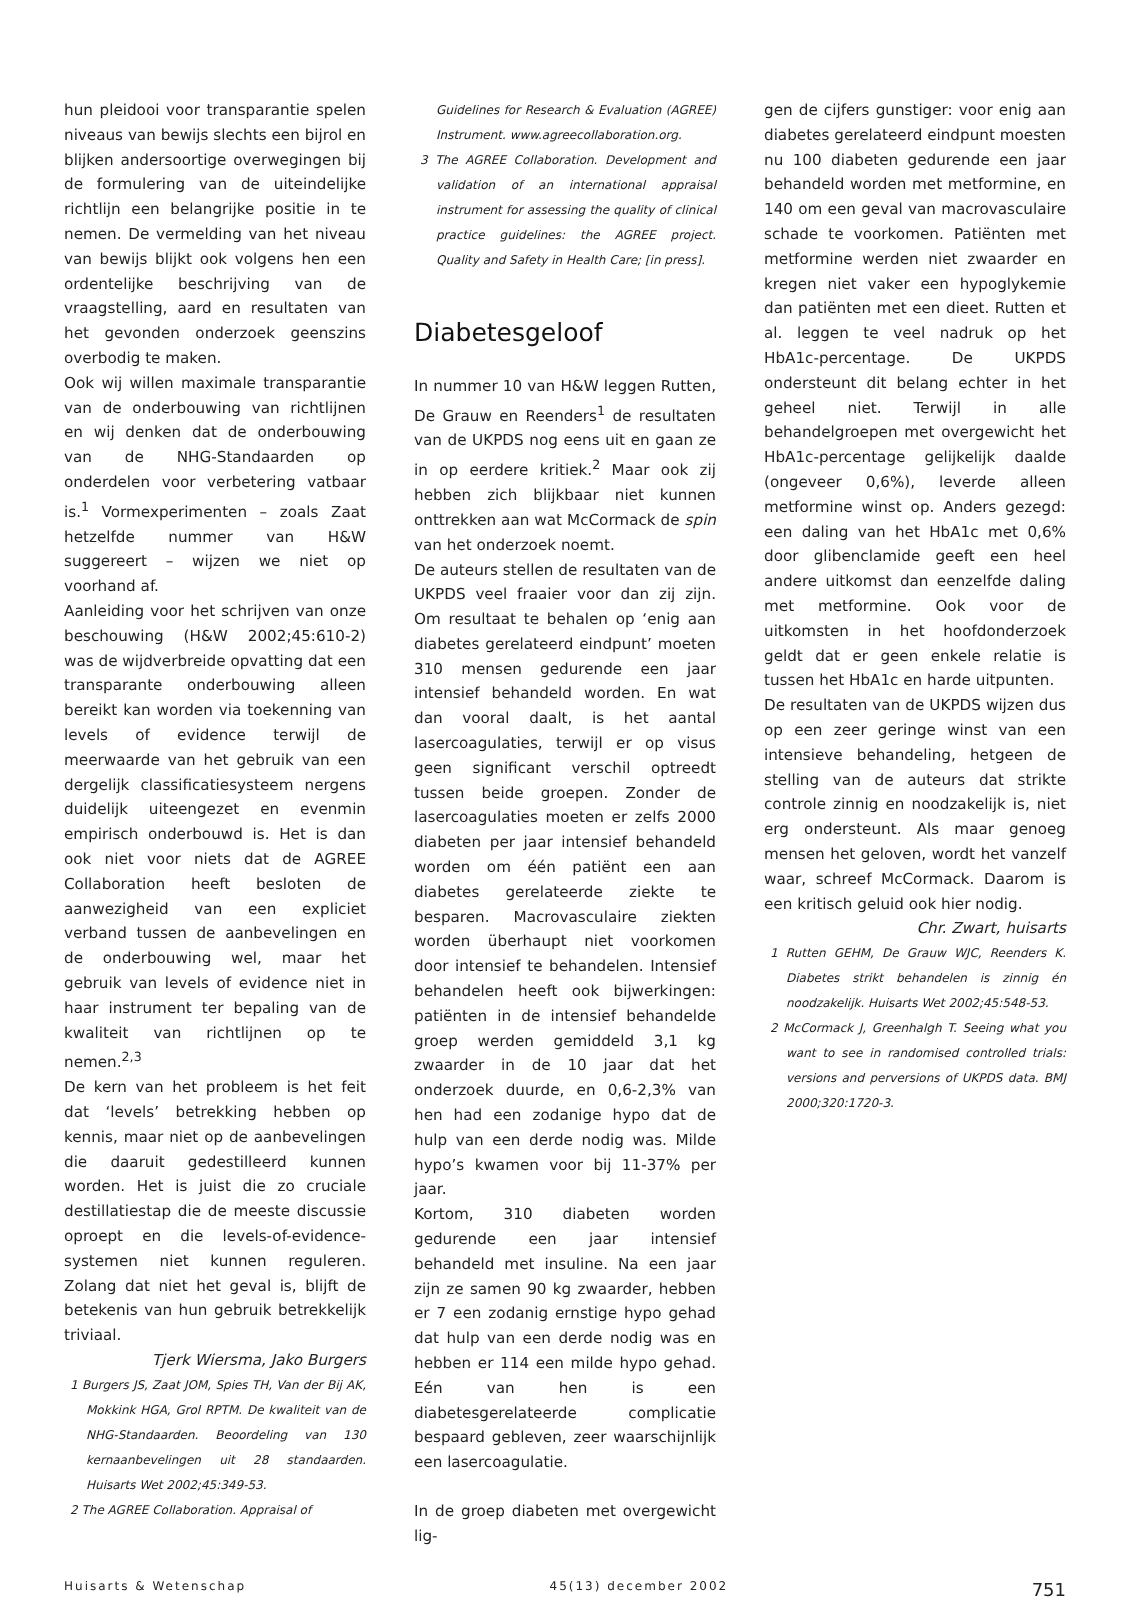hun pleidooi voor transparantie spelen niveaus van bewijs slechts een bijrol en blijken andersoortige overwegingen bij de formulering van de uiteindelijke richtlijn een belangrijke positie in te nemen. De vermelding van het niveau van bewijs blijkt ook volgens hen een ordentelijke beschrijving van de vraagstelling, aard en resultaten van het gevonden onderzoek geenszins overbodig te maken.
Ook wij willen maximale transparantie van de onderbouwing van richtlijnen en wij denken dat de onderbouwing van de NHG-Standaarden op onderdelen voor verbetering vatbaar is.<sup>1</sup> Vormexperimenten – zoals Zaat hetzelfde nummer van H&W suggereert – wijzen we niet op voorhand af.
Aanleiding voor het schrijven van onze beschouwing (H&W 2002;45:610-2) was de wijdverbreide opvatting dat een transparante onderbouwing alleen bereikt kan worden via toekenning van levels of evidence terwijl de meerwaarde van het gebruik van een dergelijk classificatiesysteem nergens duidelijk uiteengezet en evenmin empirisch onderbouwd is. Het is dan ook niet voor niets dat de AGREE Collaboration heeft besloten de aanwezigheid van een expliciet verband tussen de aanbevelingen en de onderbouwing wel, maar het gebruik van levels of evidence niet in haar instrument ter bepaling van de kwaliteit van richtlijnen op te nemen.<sup>2,3</sup>
De kern van het probleem is het feit dat ‘levels’ betrekking hebben op kennis, maar niet op de aanbevelingen die daaruit gedestilleerd kunnen worden. Het is juist die zo cruciale destillatiestap die de meeste discussie oproept en die levels-of-evidence-systemen niet kunnen reguleren. Zolang dat niet het geval is, blijft de betekenis van hun gebruik betrekkelijk triviaal.
Tjerk Wiersma, Jako Burgers
1 Burgers JS, Zaat JOM, Spies TH, Van der Bij AK, Mokkink HGA, Grol RPTM. De kwaliteit van de NHG-Standaarden. Beoordeling van 130 kernaanbevelingen uit 28 standaarden. Huisarts Wet 2002;45:349-53.
2 The AGREE Collaboration. Appraisal of
Guidelines for Research & Evaluation (AGREE) Instrument. www.agreecollaboration.org.
3 The AGREE Collaboration. Development and validation of an international appraisal instrument for assessing the quality of clinical practice guidelines: the AGREE project. Quality and Safety in Health Care; [in press].
Diabetesgeloof
In nummer 10 van H&W leggen Rutten, De Grauw en Reenders<sup>1</sup> de resultaten van de UKPDS nog eens uit en gaan ze in op eerdere kritiek.<sup>2</sup> Maar ook zij hebben zich blijkbaar niet kunnen onttrekken aan wat McCormack de spin van het onderzoek noemt.
De auteurs stellen de resultaten van de UKPDS veel fraaier voor dan zij zijn. Om resultaat te behalen op ‘enig aan diabetes gerelateerd eindpunt’ moeten 310 mensen gedurende een jaar intensief behandeld worden. En wat dan vooral daalt, is het aantal lasercoagulaties, terwijl er op visus geen significant verschil optreedt tussen beide groepen. Zonder de lasercoagulaties moeten er zelfs 2000 diabeten per jaar intensief behandeld worden om één patiënt een aan diabetes gerelateerde ziekte te besparen. Macrovasculaire ziekten worden überhaupt niet voorkomen door intensief te behandelen. Intensief behandelen heeft ook bijwerkingen: patiënten in de intensief behandelde groep werden gemiddeld 3,1 kg zwaarder in de 10 jaar dat het onderzoek duurde, en 0,6-2,3% van hen had een zodanige hypo dat de hulp van een derde nodig was. Milde hypo’s kwamen voor bij 11-37% per jaar.
Kortom, 310 diabeten worden gedurende een jaar intensief behandeld met insuline. Na een jaar zijn ze samen 90 kg zwaarder, hebben er 7 een zodanig ernstige hypo gehad dat hulp van een derde nodig was en hebben er 114 een milde hypo gehad. Eén van hen is een diabetesgerelateerde complicatie bespaard gebleven, zeer waarschijnlijk een lasercoagulatie.
In de groep diabeten met overgewicht lig-
gen de cijfers gunstiger: voor enig aan diabetes gerelateerd eindpunt moesten nu 100 diabeten gedurende een jaar behandeld worden met metformine, en 140 om een geval van macrovasculaire schade te voorkomen. Patiënten met metformine werden niet zwaarder en kregen niet vaker een hypoglykemie dan patiënten met een dieet. Rutten et al. leggen te veel nadruk op het HbA1c-percentage. De UKPDS ondersteunt dit belang echter in het geheel niet. Terwijl in alle behandelgroepen met overgewicht het HbA1c-percentage gelijkelijk daalde (ongeveer 0,6%), leverde alleen metformine winst op. Anders gezegd: een daling van het HbA1c met 0,6% door glibenclamide geeft een heel andere uitkomst dan eenzelfde daling met metformine. Ook voor de uitkomsten in het hoofdonderzoek geldt dat er geen enkele relatie is tussen het HbA1c en harde uitpunten.
De resultaten van de UKPDS wijzen dus op een zeer geringe winst van een intensieve behandeling, hetgeen de stelling van de auteurs dat strikte controle zinnig en noodzakelijk is, niet erg ondersteunt. Als maar genoeg mensen het geloven, wordt het vanzelf waar, schreef McCormack. Daarom is een kritisch geluid ook hier nodig.
Chr. Zwart, huisarts
1 Rutten GEHM, De Grauw WJC, Reenders K. Diabetes strikt behandelen is zinnig én noodzakelijk. Huisarts Wet 2002;45:548-53.
2 McCormack J, Greenhalgh T. Seeing what you want to see in randomised controlled trials: versions and perversions of UKPDS data. BMJ 2000;320:1720-3.
Huisarts & Wetenschap 45(13) december 2002 751